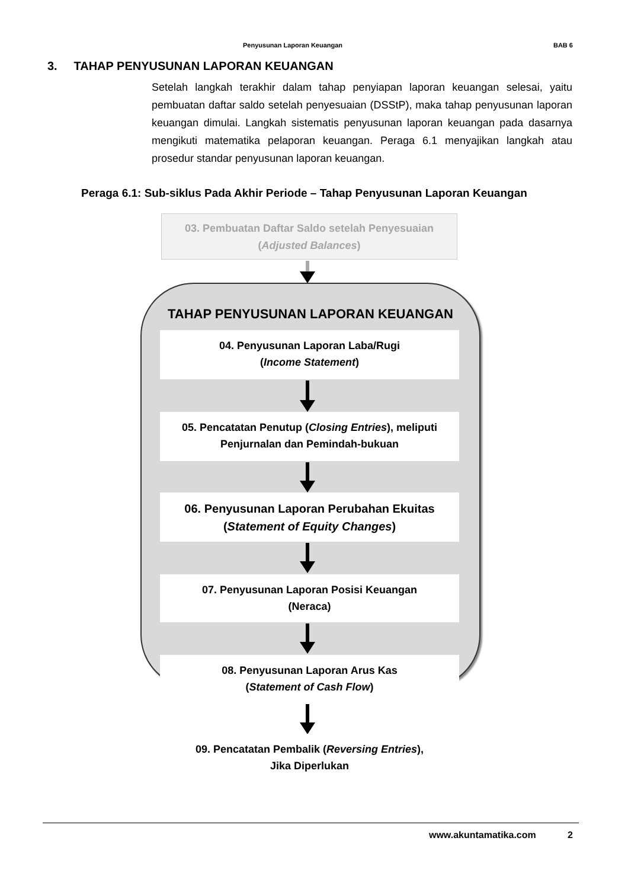Penyusunan Laporan Keuangan BAB 6
3. TAHAP PENYUSUNAN LAPORAN KEUANGAN
Setelah langkah terakhir dalam tahap penyiapan laporan keuangan selesai, yaitu pembuatan daftar saldo setelah penyesuaian (DSStP), maka tahap penyusunan laporan keuangan dimulai. Langkah sistematis penyusunan laporan keuangan pada dasarnya mengikuti matematika pelaporan keuangan. Peraga 6.1 menyajikan langkah atau prosedur standar penyusunan laporan keuangan.
Peraga 6.1: Sub-siklus Pada Akhir Periode – Tahap Penyusunan Laporan Keuangan
03. Pembuatan Daftar Saldo setelah Penyesuaian
(Adjusted Balances)
TAHAP PENYUSUNAN LAPORAN KEUANGAN
04. Penyusunan Laporan Laba/Rugi
(Income Statement)
05. Pencatatan Penutup (Closing Entries), meliputi
Penjurnalan dan Pemindah-bukuan
06. Penyusunan Laporan Perubahan Ekuitas
(Statement of Equity Changes)
07. Penyusunan Laporan Posisi Keuangan
(Neraca)
08. Penyusunan Laporan Arus Kas
(Statement of Cash Flow)
09. Pencatatan Pembalik (Reversing Entries),
Jika Diperlukan
www.akuntamatika.com 2